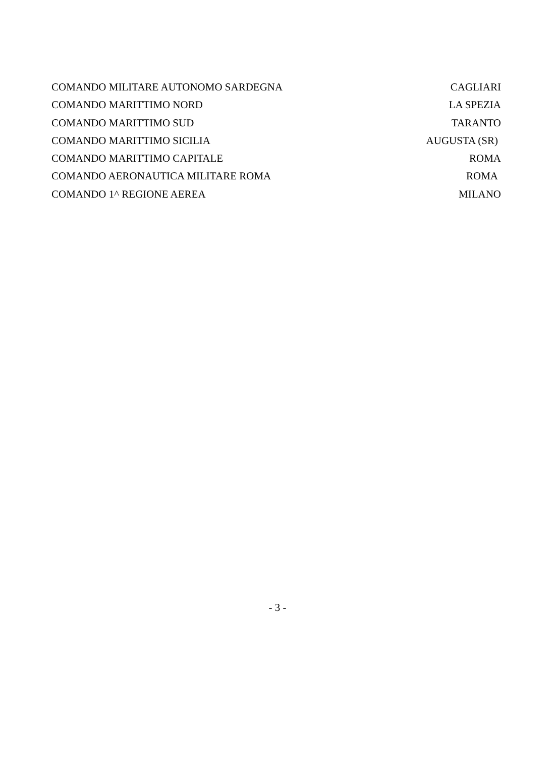COMANDO MILITARE AUTONOMO SARDEGNA CAGLIARI
COMANDO MARITTIMO NORD LA SPEZIA
COMANDO MARITTIMO SUD TARANTO
COMANDO MARITTIMO SICILIA AUGUSTA (SR)
COMANDO MARITTIMO CAPITALE ROMA
COMANDO AERONAUTICA MILITARE ROMA ROMA
COMANDO 1^ REGIONE AEREA MILANO
- 3 -